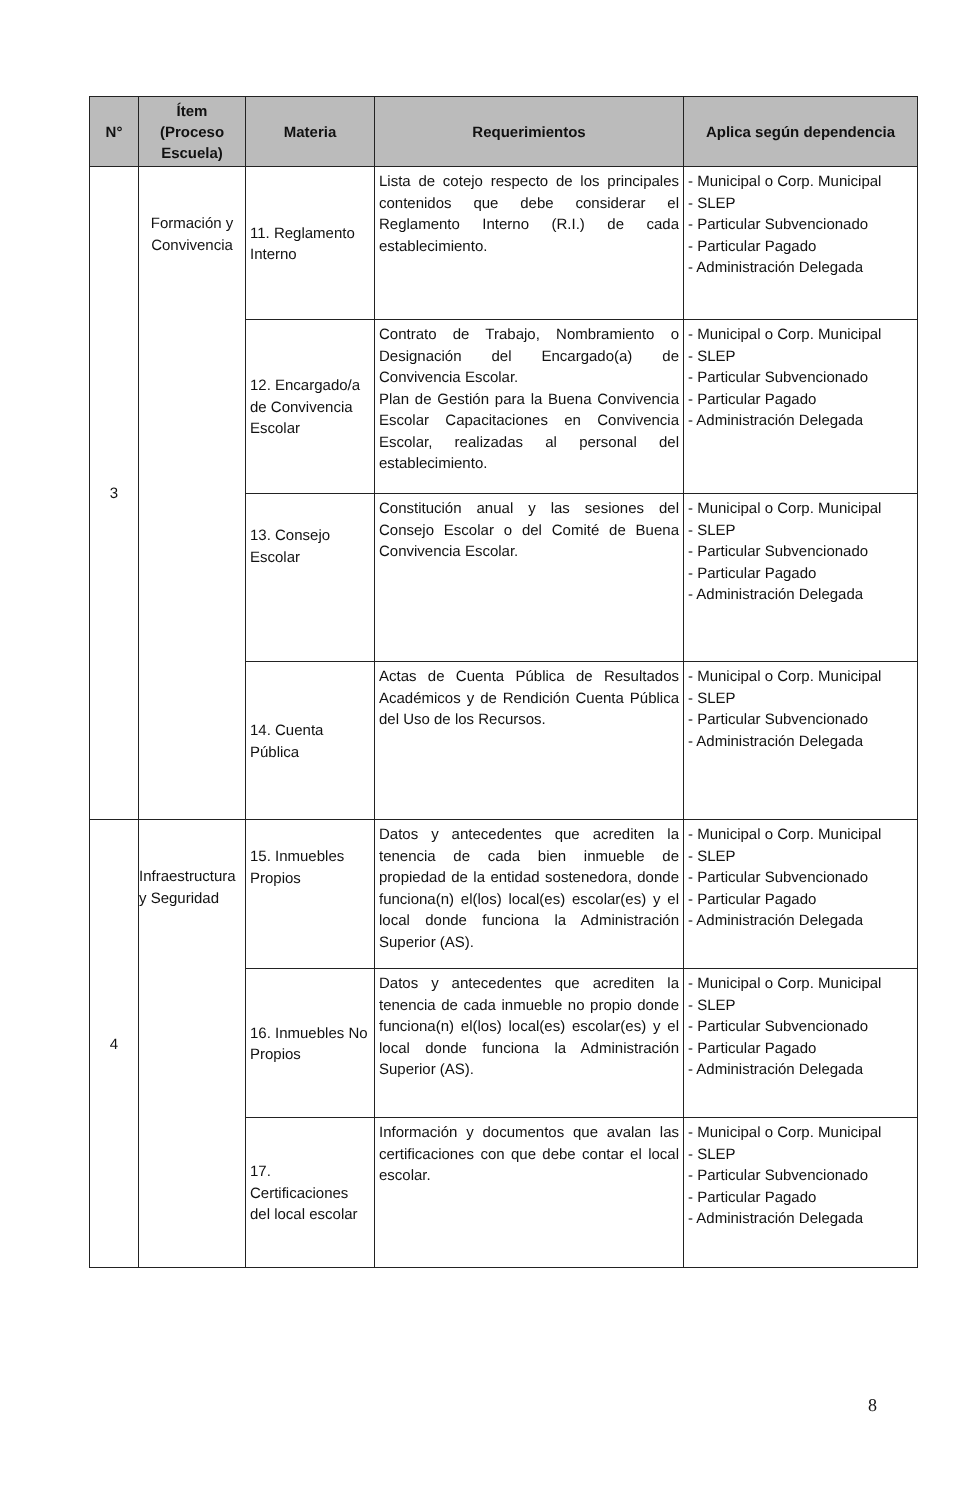| N° | Ítem (Proceso Escuela) | Materia | Requerimientos | Aplica según dependencia |
| --- | --- | --- | --- | --- |
| 3 | Formación y Convivencia | 11. Reglamento Interno | Lista de cotejo respecto de los principales contenidos que debe considerar el Reglamento Interno (R.I.) de cada establecimiento. | - Municipal o Corp. Municipal - SLEP - Particular Subvencionado - Particular Pagado - Administración Delegada |
| | | 12. Encargado/a de Convivencia Escolar | Contrato de Trabajo, Nombramiento o Designación del Encargado(a) de Convivencia Escolar. Plan de Gestión para la Buena Convivencia Escolar Capacitaciones en Convivencia Escolar, realizadas al personal del establecimiento. | - Municipal o Corp. Municipal - SLEP - Particular Subvencionado - Particular Pagado - Administración Delegada |
| | | 13. Consejo Escolar | Constitución anual y las sesiones del Consejo Escolar o del Comité de Buena Convivencia Escolar. | - Municipal o Corp. Municipal - SLEP - Particular Subvencionado - Particular Pagado - Administración Delegada |
| | | 14. Cuenta Pública | Actas de Cuenta Pública de Resultados Académicos y de Rendición Cuenta Pública del Uso de los Recursos. | - Municipal o Corp. Municipal - SLEP - Particular Subvencionado - Administración Delegada |
| 4 | Infraestructura y Seguridad | 15. Inmuebles Propios | Datos y antecedentes que acrediten la tenencia de cada bien inmueble de propiedad de la entidad sostenedora, donde funciona(n) el(los) local(es) escolar(es) y el local donde funciona la Administración Superior (AS). | - Municipal o Corp. Municipal - SLEP - Particular Subvencionado - Particular Pagado - Administración Delegada |
| | | 16. Inmuebles No Propios | Datos y antecedentes que acrediten la tenencia de cada inmueble no propio donde funciona(n) el(los) local(es) escolar(es) y el local donde funciona la Administración Superior (AS). | - Municipal o Corp. Municipal - SLEP - Particular Subvencionado - Particular Pagado - Administración Delegada |
| | | 17. Certificaciones del local escolar | Información y documentos que avalan las certificaciones con que debe contar el local escolar. | - Municipal o Corp. Municipal - SLEP - Particular Subvencionado - Particular Pagado - Administración Delegada |
8